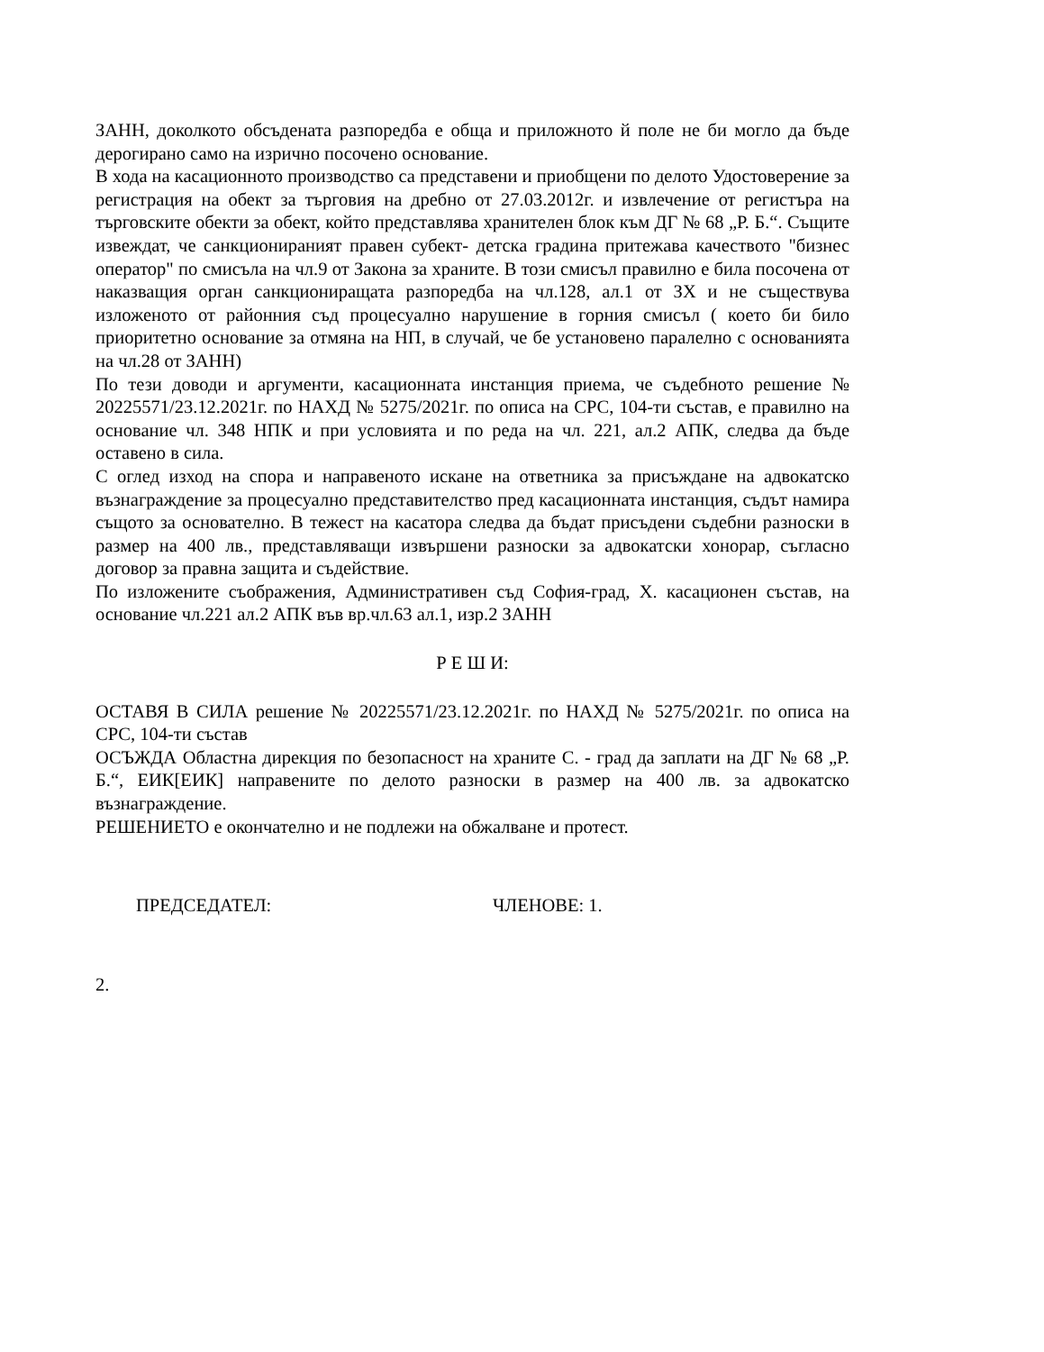ЗАНН, доколкото обсъдената разпоредба е обща и приложното й поле не би могло да бъде дерогирано само на изрично посочено основание.
В хода на касационното производство са представени и приобщени по делото Удостоверение за регистрация на обект за търговия на дребно от 27.03.2012г. и извлечение от регистъра на търговските обекти за обект, който представлява хранителен блок към ДГ № 68 „Р. Б.“. Същите извеждат, че санкционираният правен субект- детска градина притежава качеството "бизнес оператор" по смисъла на чл.9 от Закона за храните. В този смисъл правилно е била посочена от наказващия орган санкциониращата разпоредба на чл.128, ал.1 от ЗХ и не съществува изложеното от районния съд процесуално нарушение в горния смисъл ( което би било приоритетно основание за отмяна на НП, в случай, че бе установено паралелно с основанията на чл.28 от ЗАНН)
По тези доводи и аргументи, касационната инстанция приема, че съдебното решение № 20225571/23.12.2021г. по НАХД № 5275/2021г. по описа на СРС, 104-ти състав, е правилно на основание чл. 348 НПК и при условията и по реда на чл. 221, ал.2 АПК, следва да бъде оставено в сила.
С оглед изход на спора и направеното искане на ответника за присъждане на адвокатско възнаграждение за процесуално представителство пред касационната инстанция, съдът намира същото за основателно. В тежест на касатора следва да бъдат присъдени съдебни разноски в размер на 400 лв., представляващи извършени разноски за адвокатски хонорар, съгласно договор за правна защита и съдействие.
По изложените съображения, Административен съд София-град, Х. касационен състав, на основание чл.221 ал.2 АПК във вр.чл.63 ал.1, изр.2 ЗАНН
Р Е Ш И:
ОСТАВЯ В СИЛА решение № 20225571/23.12.2021г. по НАХД № 5275/2021г. по описа на СРС, 104-ти състав
ОСЪЖДА Областна дирекция по безопасност на храните С. - град да заплати на ДГ № 68 „Р. Б.“, ЕИК[ЕИК] направените по делото разноски в размер на 400 лв. за адвокатско възнаграждение.
РЕШЕНИЕТО е окончателно и не подлежи на обжалване и протест.
ПРЕДСЕДАТЕЛ: ЧЛЕНОВЕ: 1.
2.